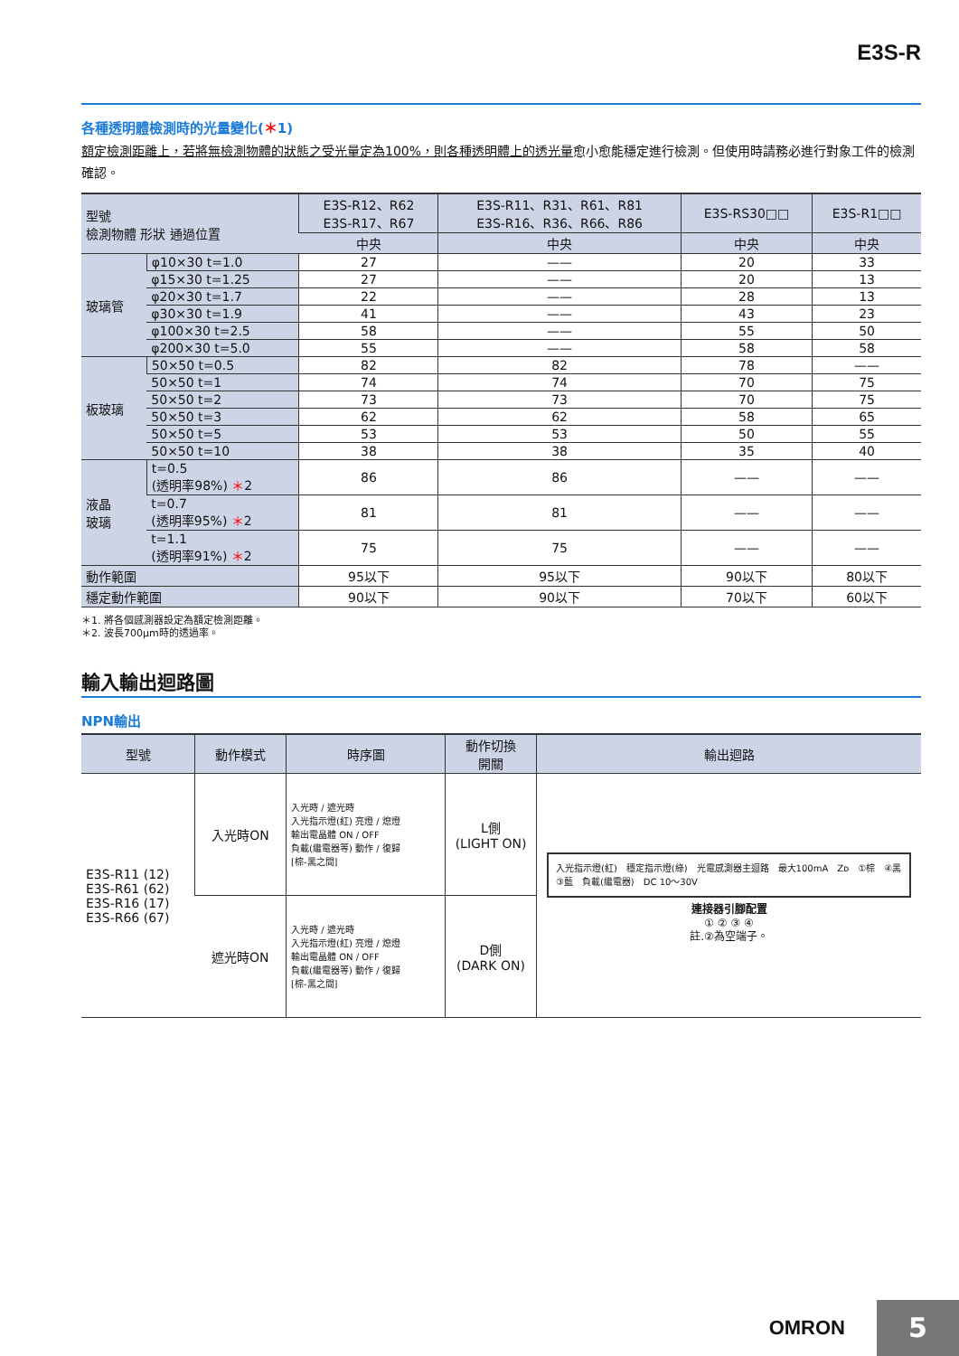E3S-R
各種透明體檢測時的光量變化(＊1)
額定檢測距離上，若將無檢測物體的狀態之受光量定為100%，則各種透明體上的透光量愈小愈能穩定進行檢測。但使用時請務必進行對象工件的檢測確認。
| 型號 檢測物體 形狀 通過位置 | | E3S-R12、R62 E3S-R17、R67 | E3S-R11、R31、R61、R81 E3S-R16、R36、R66、R86 | E3S-RS30□□ | E3S-R1□□ |
| --- | --- | --- | --- | --- | --- |
| | | 中央 | 中央 | 中央 | 中央 |
| 玻璃管 | φ10×30 t=1.0 | 27 | —— | 20 | 33 |
| | φ15×30 t=1.25 | 27 | —— | 20 | 13 |
| | φ20×30 t=1.7 | 22 | —— | 28 | 13 |
| | φ30×30 t=1.9 | 41 | —— | 43 | 23 |
| | φ100×30 t=2.5 | 58 | —— | 55 | 50 |
| | φ200×30 t=5.0 | 55 | —— | 58 | 58 |
| 板玻璃 | 50×50 t=0.5 | 82 | 82 | 78 | —— |
| | 50×50 t=1 | 74 | 74 | 70 | 75 |
| | 50×50 t=2 | 73 | 73 | 70 | 75 |
| | 50×50 t=3 | 62 | 62 | 58 | 65 |
| | 50×50 t=5 | 53 | 53 | 50 | 55 |
| | 50×50 t=10 | 38 | 38 | 35 | 40 |
| 液晶 玻璃 | t=0.5 (透明率98%) ＊ 2 | 86 | 86 | —— | —— |
| | t=0.7 (透明率95%) ＊ 2 | 81 | 81 | —— | —— |
| | t=1.1 (透明率91%) ＊ 2 | 75 | 75 | —— | —— |
| 動作範圍 | | 95以下 | 95以下 | 90以下 | 80以下 |
| 穩定動作範圍 | | 90以下 | 90以下 | 70以下 | 60以下 |
＊1. 將各個感測器設定為額定檢測距離。
＊2. 波長700μm時的透過率。
輸入輸出迴路圖
NPN輸出
| 型號 | 動作模式 | 時序圖 | 動作切換 開關 | 輸出迴路 |
| --- | --- | --- | --- | --- |
| E3S-R11 (12) E3S-R61 (62) E3S-R16 (17) E3S-R66 (67) | 入光時ON | 入光時 / 遮光時 入光指示燈(紅) 亮燈 / 熄燈 輸出電晶體 ON / OFF 負載(繼電器等) 動作 / 復歸 [棕-黑之間] | L側 (LIGHT ON) | 入光指示燈(紅) 穩定指示燈(綠) 光電感測器主迴路 最大100mA Zᴅ ①棕 ④黑 ③藍 負載(繼電器) DC 10～30V 連接器引腳配置 ① ② ③ ④ 註.②為空端子。 |
| | 遮光時ON | 入光時 / 遮光時 入光指示燈(紅) 亮燈 / 熄燈 輸出電晶體 ON / OFF 負載(繼電器等) 動作 / 復歸 [棕-黑之間] | D側 (DARK ON) | |
OMRON 5